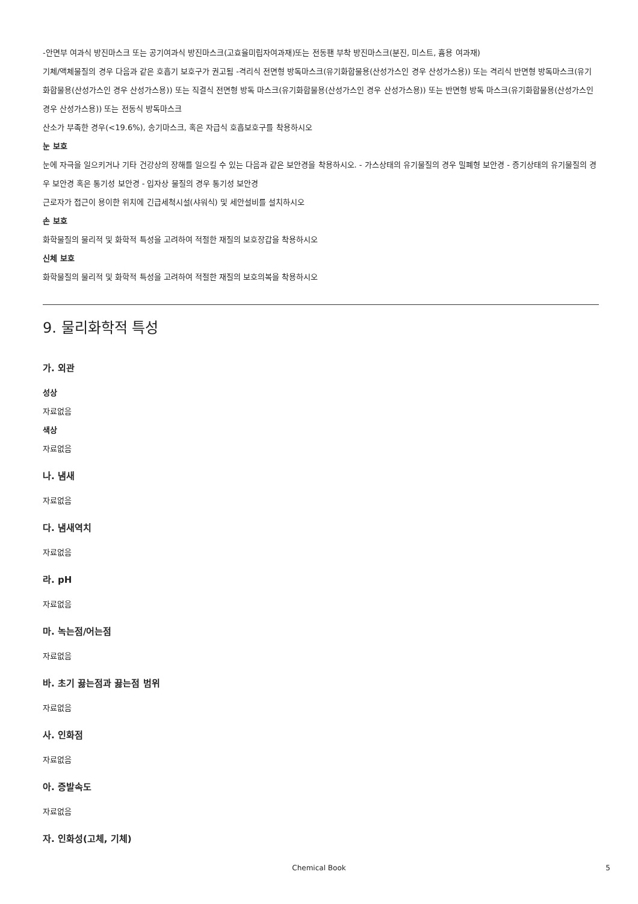-안면부 여과식 방진마스크 또는 공기여과식 방진마스크(고효율미립자여과재)또는 전동팬 부착 방진마스크(분진, 미스트, 흄용 여과재)
기체/액체물질의 경우 다음과 같은 호흡기 보호구가 권고됨 -격리식 전면형 방독마스크(유기화합물용(산성가스인 경우 산성가스용)) 또는 격리식 반면형 방독마스크(유기화합물용(산성가스인 경우 산성가스용)) 또는 직결식 전면형 방독 마스크(유기화합물용(산성가스인 경우 산성가스용)) 또는 반면형 방독 마스크(유기화합물용(산성가스인 경우 산성가스용)) 또는 전동식 방독마스크
산소가 부족한 경우(<19.6%), 송기마스크, 혹은 자급식 호흡보호구를 착용하시오
눈 보호
눈에 자극을 일으키거나 기타 건강상의 장해를 일으킬 수 있는 다음과 같은 보안경을 착용하시오. - 가스상태의 유기물질의 경우 밀폐형 보안경 - 증기상태의 유기물질의 경우 보안경 혹은 통기성 보안경 - 입자상 물질의 경우 통기성 보안경
근로자가 접근이 용이한 위치에 긴급세척시설(샤워식) 및 세안설비를 설치하시오
손 보호
화학물질의 물리적 및 화학적 특성을 고려하여 적절한 재질의 보호장갑을 착용하시오
신체 보호
화학물질의 물리적 및 화학적 특성을 고려하여 적절한 재질의 보호의복을 착용하시오
9. 물리화학적 특성
가. 외관
성상
자료없음
색상
자료없음
나. 냄새
자료없음
다. 냄새역치
자료없음
라. pH
자료없음
마. 녹는점/어는점
자료없음
바. 초기 끓는점과 끓는점 범위
자료없음
사. 인화점
자료없음
아. 증발속도
자료없음
자. 인화성(고체, 기체)
Chemical Book 5